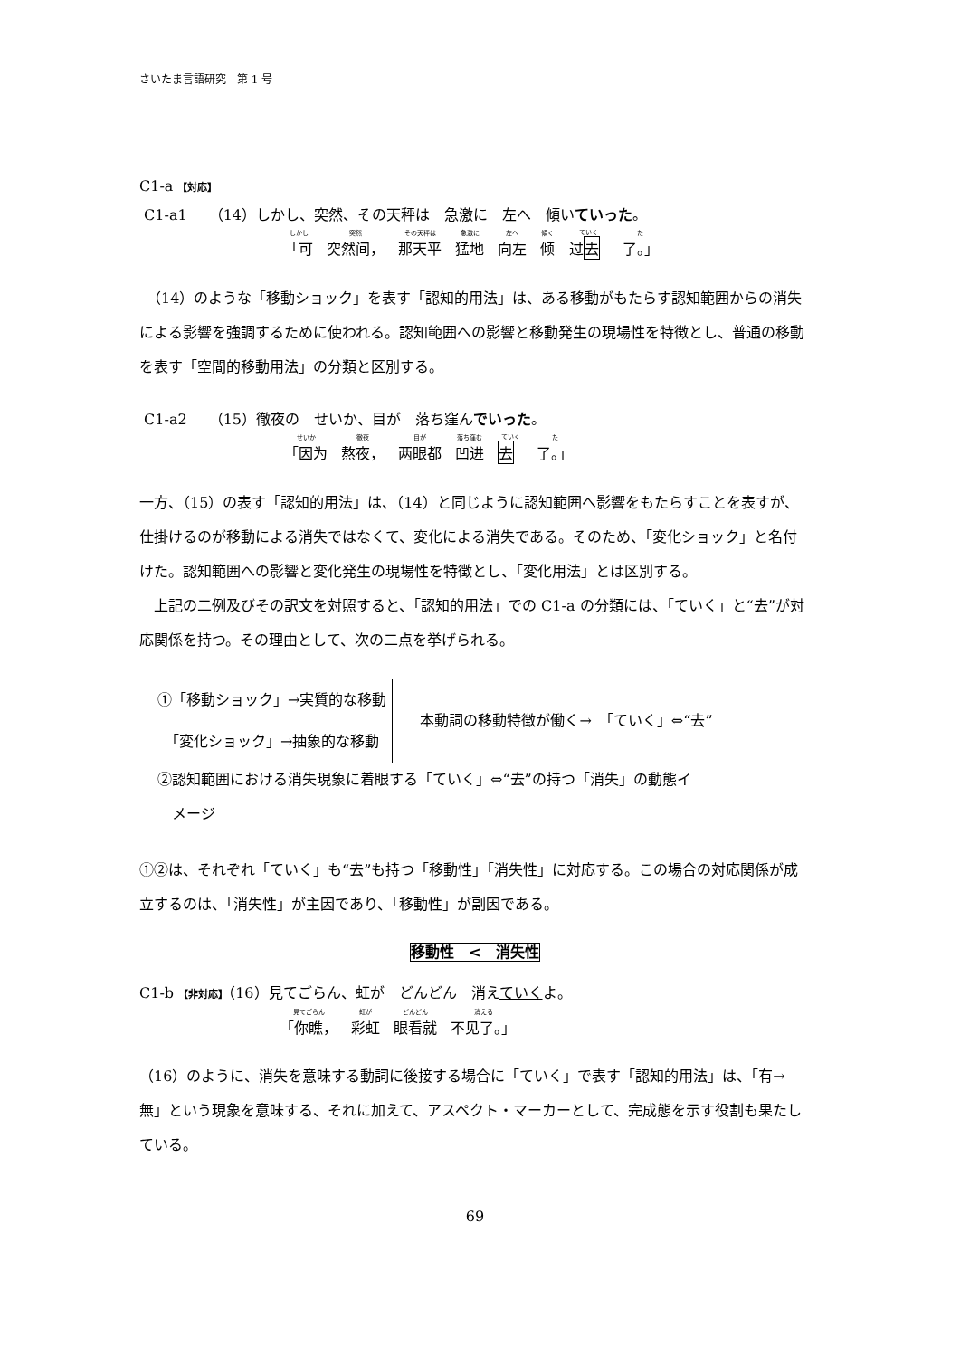さいたま言語研究　第 1 号
C1-a 【対応】
C1-a1　　（14）しかし、突然、その天秤は　急激に　左へ　傾いていった。
しかし 「可 突然 突然间， その天秤は 那天平 急激に 猛地 左へ 向左 傾く 倾 ていく 过去 た 了。」
　（14）のような「移動ショック」を表す「認知的用法」は、ある移動がもたらす認知範囲からの消失による影響を強調するために使われる。認知範囲への影響と移動発生の現場性を特徴とし、普通の移動を表す「空間的移動用法」の分類と区別する。
C1-a2　　（15）徹夜の　せいか、目が　落ち窪んでいった。
せいか 「因为 徹夜 熬夜， 目が 两眼都 落ち窪む 凹进 ていく 去 た 了。」
一方、（15）の表す「認知的用法」は、（14）と同じように認知範囲へ影響をもたらすことを表すが、仕掛けるのが移動による消失ではなくて、変化による消失である。そのため、「変化ショック」と名付けた。認知範囲への影響と変化発生の現場性を特徴とし、「変化用法」とは区別する。
　上記の二例及びその訳文を対照すると、「認知的用法」での C1-a の分類には、「ていく」と“去”が対応関係を持つ。その理由として、次の二点を挙げられる。
①「移動ショック」→実質的な移動
　「変化ショック」→抽象的な移動
本動詞の移動特徴が働く→　「ていく」⇔“去”
②認知範囲における消失現象に着眼する「ていく」⇔“去”の持つ「消失」の動態イ
　メージ
①②は、それぞれ「ていく」も“去”も持つ「移動性」「消失性」に対応する。この場合の対応関係が成立するのは、「消失性」が主因であり、「移動性」が副因である。
移動性　<　消失性
C1-b 【非対応】（16）見てごらん、虹が　どんどん　消えていくよ。
見てごらん 「你瞧， 虹が 彩虹 どんどん 眼看就 消える 不见了。」
（16）のように、消失を意味する動詞に後接する場合に「ていく」で表す「認知的用法」は、「有→無」という現象を意味する、それに加えて、アスペクト・マーカーとして、完成態を示す役割も果たしている。
69